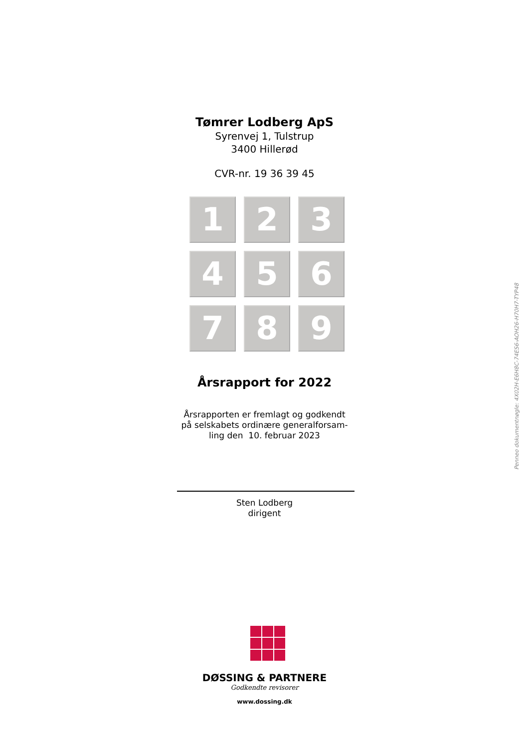Tømrer Lodberg ApS
Syrenvej 1, Tulstrup
3400 Hillerød
CVR-nr. 19 36 39 45
1
2
3
4
5
6
7
8
9
Årsrapport for 2022
Årsrapporten er fremlagt og godkendt
på selskabets ordinære generalforsam-
ling den 10. februar 2023
Sten Lodberg
dirigent
DØSSING & PARTNERE
Godkendte revisorer
www.dossing.dk
Penneo dokumentnøgle: 4X02H-E6H8C-74ES6-AOH26-H70H7-TYP48